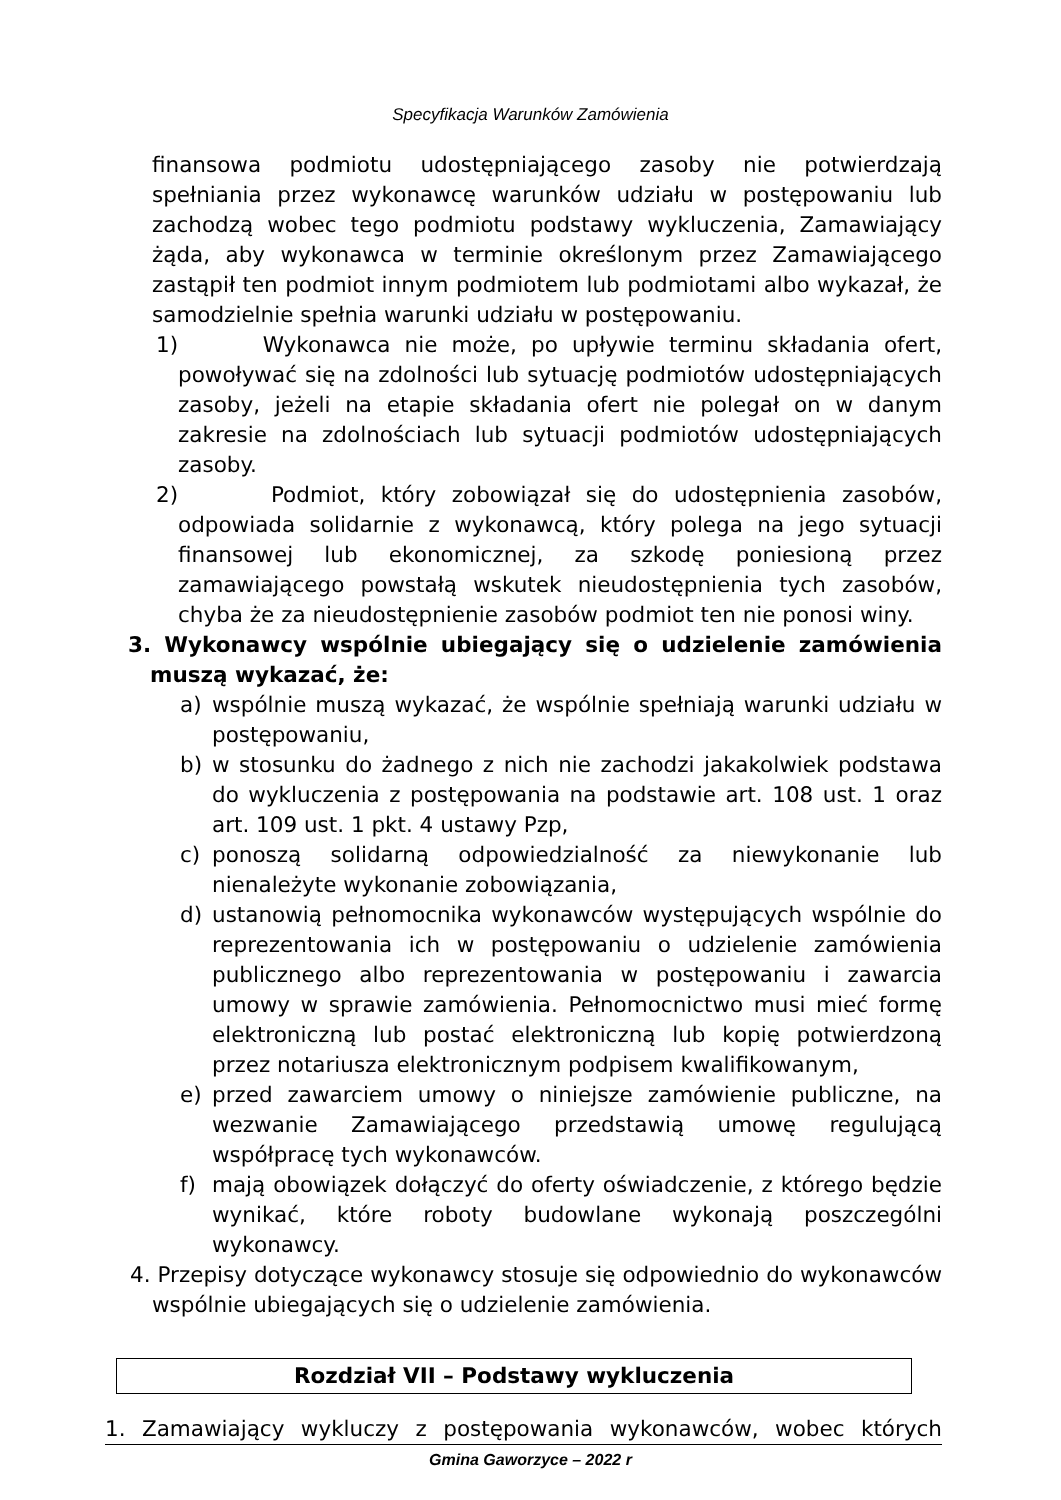Specyfikacja Warunków Zamówienia
finansowa podmiotu udostępniającego zasoby nie potwierdzają spełniania przez wykonawcę warunków udziału w postępowaniu lub zachodzą wobec tego podmiotu podstawy wykluczenia, Zamawiający żąda, aby wykonawca w terminie określonym przez Zamawiającego zastąpił ten podmiot innym podmiotem lub podmiotami albo wykazał, że samodzielnie spełnia warunki udziału w postępowaniu.
1) Wykonawca nie może, po upływie terminu składania ofert, powoływać się na zdolności lub sytuację podmiotów udostępniających zasoby, jeżeli na etapie składania ofert nie polegał on w danym zakresie na zdolnościach lub sytuacji podmiotów udostępniających zasoby.
2) Podmiot, który zobowiązał się do udostępnienia zasobów, odpowiada solidarnie z wykonawcą, który polega na jego sytuacji finansowej lub ekonomicznej, za szkodę poniesioną przez zamawiającego powstałą wskutek nieudostępnienia tych zasobów, chyba że za nieudostępnienie zasobów podmiot ten nie ponosi winy.
3. Wykonawcy wspólnie ubiegający się o udzielenie zamówienia muszą wykazać, że:
a) wspólnie muszą wykazać, że wspólnie spełniają warunki udziału w postępowaniu,
b) w stosunku do żadnego z nich nie zachodzi jakakolwiek podstawa do wykluczenia z postępowania na podstawie art. 108 ust. 1 oraz art. 109 ust. 1 pkt. 4 ustawy Pzp,
c) ponoszą solidarną odpowiedzialność za niewykonanie lub nienależyte wykonanie zobowiązania,
d) ustanowią pełnomocnika wykonawców występujących wspólnie do reprezentowania ich w postępowaniu o udzielenie zamówienia publicznego albo reprezentowania w postępowaniu i zawarcia umowy w sprawie zamówienia. Pełnomocnictwo musi mieć formę elektroniczną lub postać elektroniczną lub kopię potwierdzoną przez notariusza elektronicznym podpisem kwalifikowanym,
e) przed zawarciem umowy o niniejsze zamówienie publiczne, na wezwanie Zamawiającego przedstawią umowę regulującą współpracę tych wykonawców.
f) mają obowiązek dołączyć do oferty oświadczenie, z którego będzie wynikać, które roboty budowlane wykonają poszczególni wykonawcy.
4. Przepisy dotyczące wykonawcy stosuje się odpowiednio do wykonawców wspólnie ubiegających się o udzielenie zamówienia.
Rozdział VII – Podstawy wykluczenia
1. Zamawiający wykluczy z postępowania wykonawców, wobec których
Gmina Gaworzyce – 2022 r